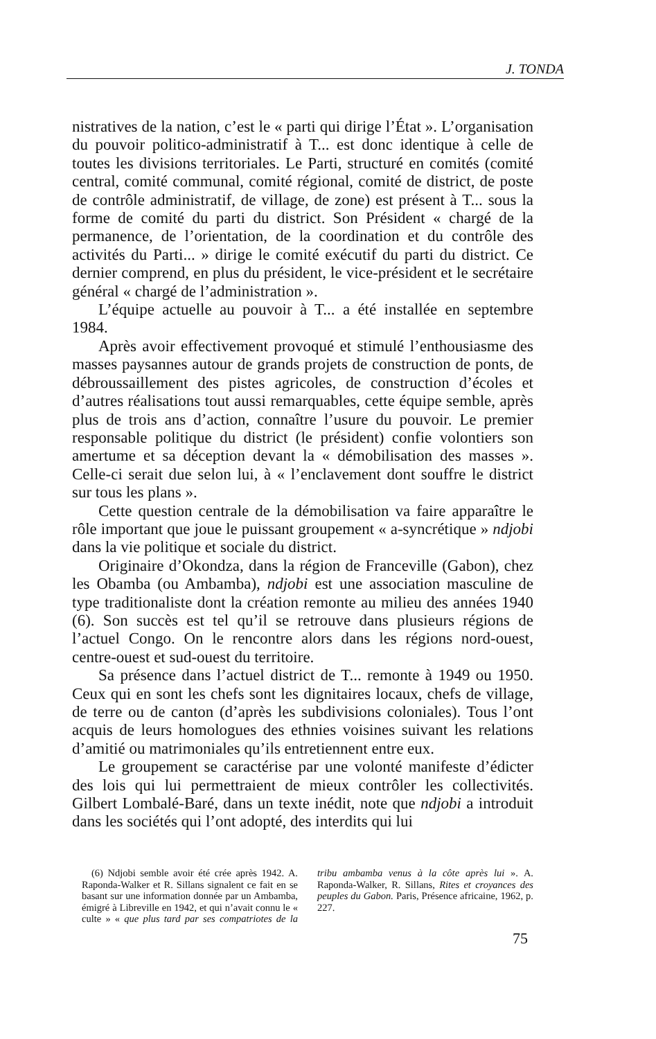J. TONDA
nistratives de la nation, c’est le « parti qui dirige l’État ». L’organisation du pouvoir politico-administratif à T... est donc identique à celle de toutes les divisions territoriales. Le Parti, structuré en comités (comité central, comité communal, comité régional, comité de district, de poste de contrôle administratif, de village, de zone) est présent à T... sous la forme de comité du parti du district. Son Président « chargé de la permanence, de l’orientation, de la coordination et du contrôle des activités du Parti... » dirige le comité exécutif du parti du district. Ce dernier comprend, en plus du président, le vice-président et le secrétaire général « chargé de l’administration ».
L’équipe actuelle au pouvoir à T... a été installée en septembre 1984.
Après avoir effectivement provoqué et stimulé l’enthousiasme des masses paysannes autour de grands projets de construction de ponts, de débroussaillement des pistes agricoles, de construction d’écoles et d’autres réalisations tout aussi remarquables, cette équipe semble, après plus de trois ans d’action, connaître l’usure du pouvoir. Le premier responsable politique du district (le président) confie volontiers son amertume et sa déception devant la « démobilisation des masses ». Celle-ci serait due selon lui, à « l’enclavement dont souffre le district sur tous les plans ».
Cette question centrale de la démobilisation va faire apparaître le rôle important que joue le puissant groupement « a-syncrétique » ndjobi dans la vie politique et sociale du district.
Originaire d’Okondza, dans la région de Franceville (Gabon), chez les Obamba (ou Ambamba), ndjobi est une association masculine de type traditionaliste dont la création remonte au milieu des années 1940 (6). Son succès est tel qu’il se retrouve dans plusieurs régions de l’actuel Congo. On le rencontre alors dans les régions nord-ouest, centre-ouest et sud-ouest du territoire.
Sa présence dans l’actuel district de T... remonte à 1949 ou 1950. Ceux qui en sont les chefs sont les dignitaires locaux, chefs de village, de terre ou de canton (d’après les subdivisions coloniales). Tous l’ont acquis de leurs homologues des ethnies voisines suivant les relations d’amitié ou matrimoniales qu’ils entretiennent entre eux.
Le groupement se caractérise par une volonté manifeste d’édicter des lois qui lui permettraient de mieux contrôler les collectivités. Gilbert Lombalé-Baré, dans un texte inédit, note que ndjobi a introduit dans les sociétés qui l’ont adopté, des interdits qui lui
(6) Ndjobi semble avoir été crée après 1942. A. Raponda-Walker et R. Sillans signalent ce fait en se basant sur une information donnée par un Ambamba, émigré à Libreville en 1942, et qui n’avait connu le « culte » « que plus tard par ses compatriotes de la tribu ambamba venus à la côte après lui ». A. Raponda-Walker, R. Sillans, Rites et croyances des peuples du Gabon. Paris, Présence africaine, 1962, p. 227.
75